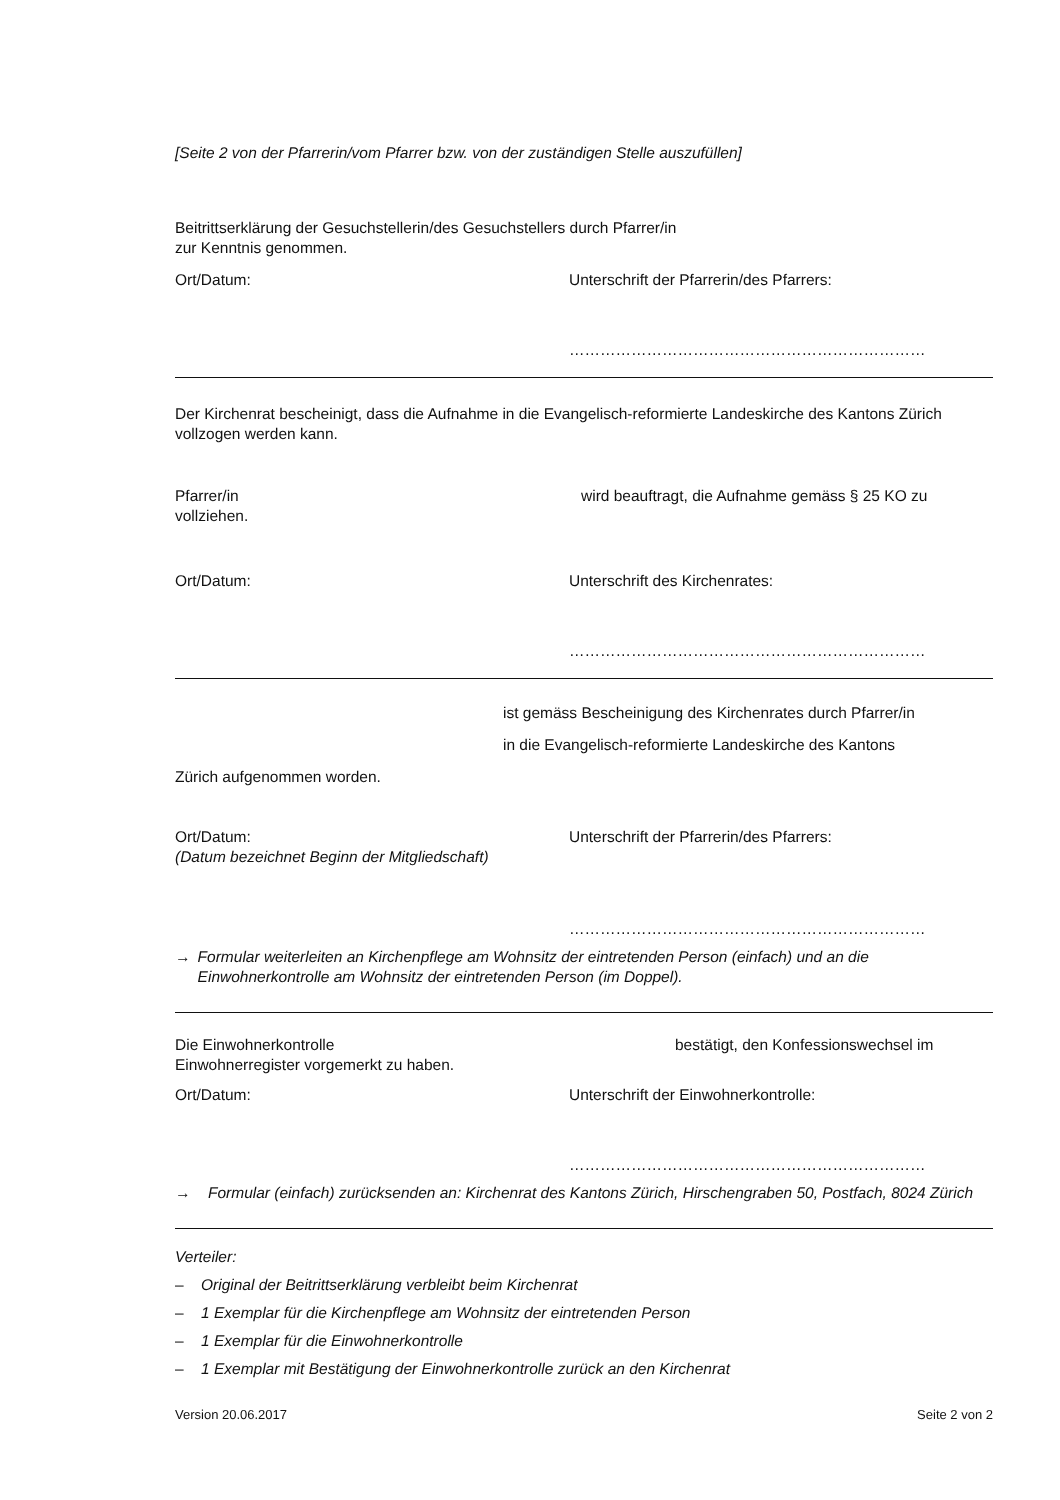[Seite 2 von der Pfarrerin/vom Pfarrer bzw. von der zuständigen Stelle auszufüllen]
Beitrittserklärung der Gesuchstellerin/des Gesuchstellers durch Pfarrer/in
zur Kenntnis genommen.
Ort/Datum: Unterschrift der Pfarrerin/des Pfarrers:
……………………………………………………………
Der Kirchenrat bescheinigt, dass die Aufnahme in die Evangelisch-reformierte Landeskirche des Kantons Zürich vollzogen werden kann.
Pfarrer/in wird beauftragt, die Aufnahme gemäss § 25 KO zu
vollziehen.
Ort/Datum: Unterschrift des Kirchenrates:
……………………………………………………………
ist gemäss Bescheinigung des Kirchenrates durch Pfarrer/in
in die Evangelisch-reformierte Landeskirche des Kantons
Zürich aufgenommen worden.
Ort/Datum:
(Datum bezeichnet Beginn der Mitgliedschaft) Unterschrift der Pfarrerin/des Pfarrers:
……………………………………………………………
→ Formular weiterleiten an Kirchenpflege am Wohnsitz der eintretenden Person (einfach) und an die Einwohnerkontrolle am Wohnsitz der eintretenden Person (im Doppel).
Die Einwohnerkontrolle bestätigt, den Konfessionswechsel im
Einwohnerregister vorgemerkt zu haben.
Ort/Datum: Unterschrift der Einwohnerkontrolle:
……………………………………………………………
→ Formular (einfach) zurücksenden an: Kirchenrat des Kantons Zürich, Hirschengraben 50, Postfach, 8024 Zürich
Verteiler:
– Original der Beitrittserklärung verbleibt beim Kirchenrat
– 1 Exemplar für die Kirchenpflege am Wohnsitz der eintretenden Person
– 1 Exemplar für die Einwohnerkontrolle
– 1 Exemplar mit Bestätigung der Einwohnerkontrolle zurück an den Kirchenrat
Version 20.06.2017 Seite 2 von 2